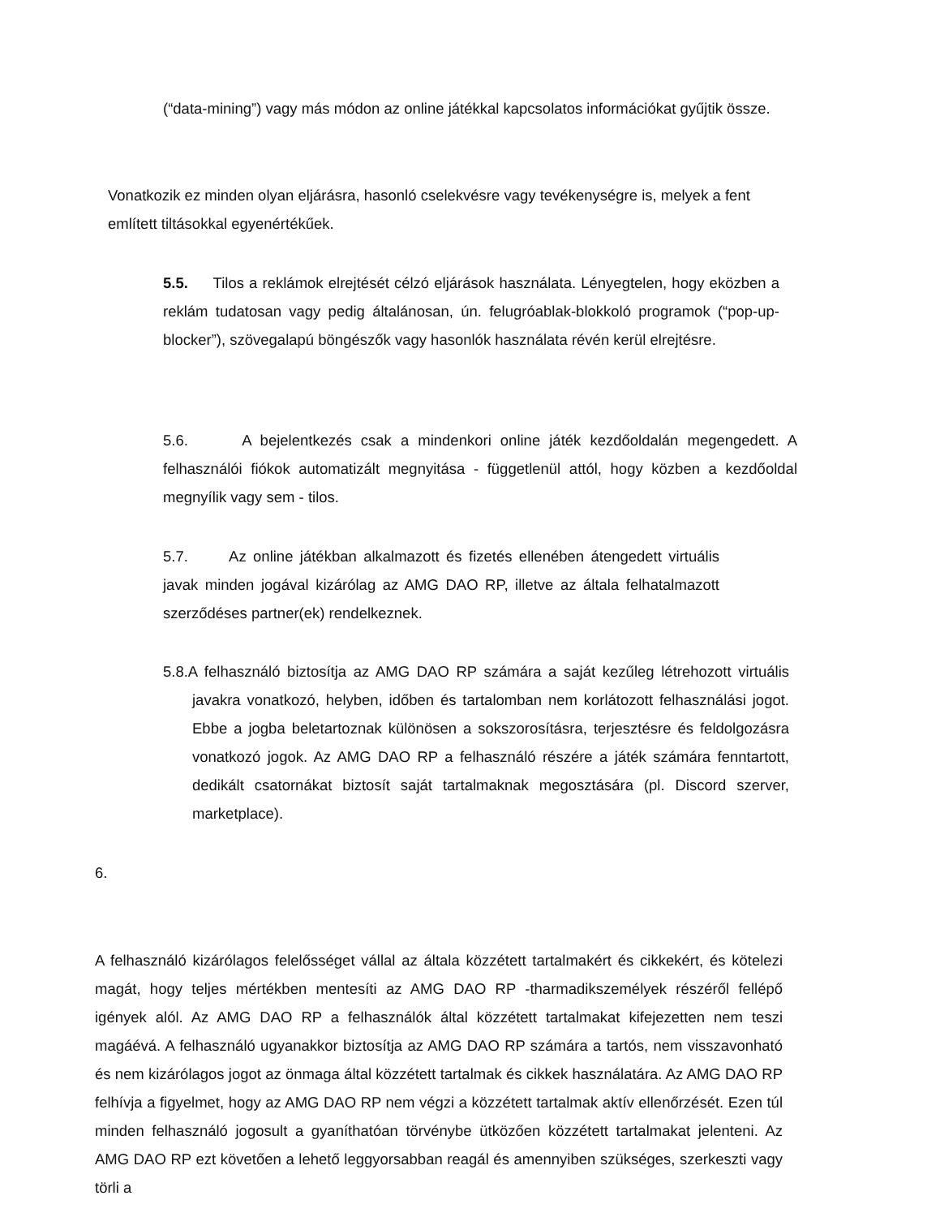(“data-mining”) vagy más módon az online játékkal kapcsolatos információkat gyűjtik össze.
Vonatkozik ez minden olyan eljárásra, hasonló cselekvésre vagy tevékenységre is, melyek a fent említett tiltásokkal egyenértékűek.
5.5. Tilos a reklámok elrejtését célzó eljárások használata. Lényegtelen, hogy eközben a reklám tudatosan vagy pedig általánosan, ún. felugróablak-blokkoló programok (“pop-up-blocker”), szövegalapú böngészők vagy hasonlók használata révén kerül elrejtésre.
5.6. A bejelentkezés csak a mindenkori online játék kezdőoldalán megengedett. A felhasználói fiókok automatizált megnyitása - függetlenül attól, hogy közben a kezdőoldal megnyílik vagy sem - tilos.
5.7. Az online játékban alkalmazott és fizetés ellenében átengedett virtuális javak minden jogával kizárólag az AMG DAO RP, illetve az általa felhatalmazott szerződéses partner(ek) rendelkeznek.
5.8.A felhasználó biztosítja az AMG DAO RP számára a saját kezűleg létrehozott virtuális javakra vonatkozó, helyben, időben és tartalomban nem korlátozott felhasználási jogot. Ebbe a jogba beletartoznak különösen a sokszorosításra, terjesztésre és feldolgozásra vonatkozó jogok. Az AMG DAO RP a felhasználó részére a játék számára fenntartott, dedikált csatornákat biztosít saját tartalmaknak megosztására (pl. Discord szerver, marketplace).
6.
A felhasználó kizárólagos felelősséget vállal az általa közzétett tartalmakért és cikkekért, és kötelezi magát, hogy teljes mértékben mentesíti az AMG DAO RP -tharmadikszemélyek részéről fellépő igények alól. Az AMG DAO RP a felhasználók által közzétett tartalmakat kifejezetten nem teszi magáévá. A felhasználó ugyanakkor biztosítja az AMG DAO RP számára a tartós, nem visszavonható és nem kizárólagos jogot az önmaga által közzétett tartalmak és cikkek használatára. Az AMG DAO RP felhívja a figyelmet, hogy az AMG DAO RP nem végzi a közzétett tartalmak aktív ellenőrzését. Ezen túl minden felhasználó jogosult a gyaníthatóan törvénybe ütközően közzétett tartalmakat jelenteni. Az AMG DAO RP ezt követően a lehető leggyorsabban reagál és amennyiben szükséges, szerkeszti vagy törli a